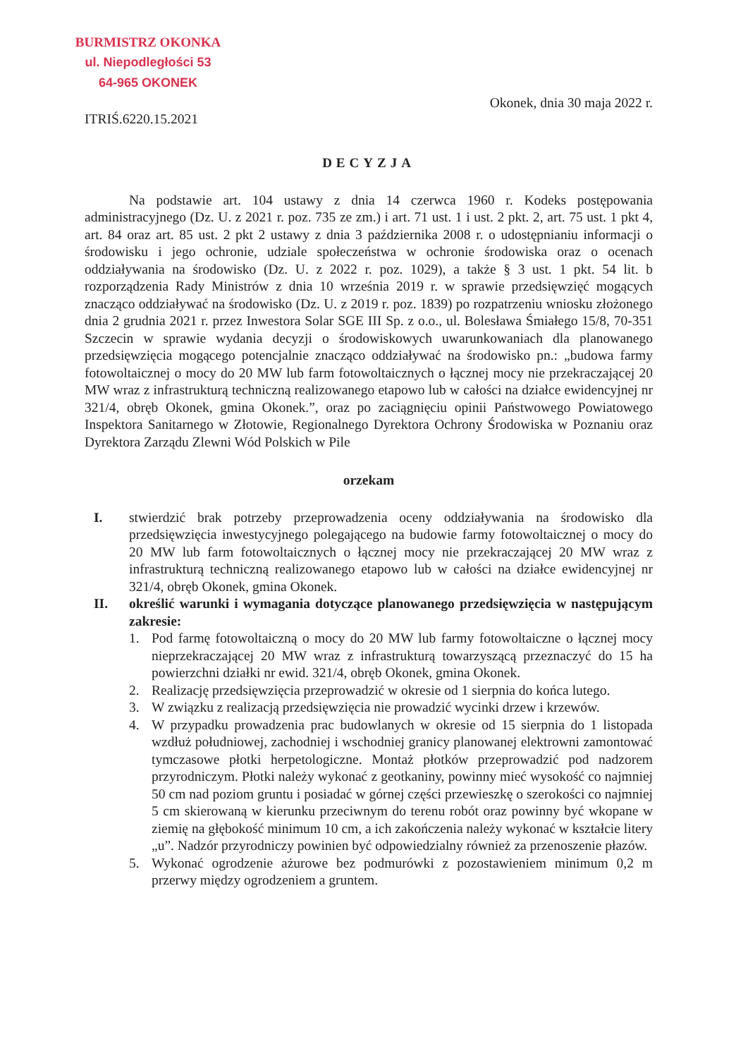BURMISTRZ OKONKA
ul. Niepodległości 53
64-965 OKONEK
Okonek, dnia 30 maja 2022 r.
ITRIŚ.6220.15.2021
DECYZJA
Na podstawie art. 104 ustawy z dnia 14 czerwca 1960 r. Kodeks postępowania administracyjnego (Dz. U. z 2021 r. poz. 735 ze zm.) i art. 71 ust. 1 i ust. 2 pkt. 2, art. 75 ust. 1 pkt 4, art. 84 oraz art. 85 ust. 2 pkt 2 ustawy z dnia 3 października 2008 r. o udostępnianiu informacji o środowisku i jego ochronie, udziale społeczeństwa w ochronie środowiska oraz o ocenach oddziaływania na środowisko (Dz. U. z 2022 r. poz. 1029), a także § 3 ust. 1 pkt. 54 lit. b rozporządzenia Rady Ministrów z dnia 10 września 2019 r. w sprawie przedsięwzięć mogących znacząco oddziaływać na środowisko (Dz. U. z 2019 r. poz. 1839) po rozpatrzeniu wniosku złożonego dnia 2 grudnia 2021 r. przez Inwestora Solar SGE III Sp. z o.o., ul. Bolesława Śmiałego 15/8, 70-351 Szczecin w sprawie wydania decyzji o środowiskowych uwarunkowaniach dla planowanego przedsięwzięcia mogącego potencjalnie znacząco oddziaływać na środowisko pn.: „budowa farmy fotowoltaicznej o mocy do 20 MW lub farm fotowoltaicznych o łącznej mocy nie przekraczającej 20 MW wraz z infrastrukturą techniczną realizowanego etapowo lub w całości na działce ewidencyjnej nr 321/4, obręb Okonek, gmina Okonek.”, oraz po zaciągnięciu opinii Państwowego Powiatowego Inspektora Sanitarnego w Złotowie, Regionalnego Dyrektora Ochrony Środowiska w Poznaniu oraz Dyrektora Zarządu Zlewni Wód Polskich w Pile
orzekam
I. stwierdzić brak potrzeby przeprowadzenia oceny oddziaływania na środowisko dla przedsięwzięcia inwestycyjnego polegającego na budowie farmy fotowoltaicznej o mocy do 20 MW lub farm fotowoltaicznych o łącznej mocy nie przekraczającej 20 MW wraz z infrastrukturą techniczną realizowanego etapowo lub w całości na działce ewidencyjnej nr 321/4, obręb Okonek, gmina Okonek.
II. określić warunki i wymagania dotyczące planowanego przedsięwzięcia w następującym zakresie:
1. Pod farmę fotowoltaiczną o mocy do 20 MW lub farmy fotowoltaiczne o łącznej mocy nieprzekraczającej 20 MW wraz z infrastrukturą towarzyszącą przeznaczyć do 15 ha powierzchni działki nr ewid. 321/4, obręb Okonek, gmina Okonek.
2. Realizację przedsięwzięcia przeprowadzić w okresie od 1 sierpnia do końca lutego.
3. W związku z realizacją przedsięwzięcia nie prowadzić wycinki drzew i krzewów.
4. W przypadku prowadzenia prac budowlanych w okresie od 15 sierpnia do 1 listopada wzdłuż południowej, zachodniej i wschodniej granicy planowanej elektrowni zamontować tymczasowe płotki herpetologiczne. Montaż płotków przeprowadzić pod nadzorem przyrodniczym. Płotki należy wykonać z geotkaniny, powinny mieć wysokość co najmniej 50 cm nad poziom gruntu i posiadać w górnej części przewieszkę o szerokości co najmniej 5 cm skierowaną w kierunku przeciwnym do terenu robót oraz powinny być wkopane w ziemię na głębokość minimum 10 cm, a ich zakończenia należy wykonać w kształcie litery „u”. Nadzór przyrodniczy powinien być odpowiedzialny również za przenoszenie płazów.
5. Wykonać ogrodzenie ażurowe bez podmurówki z pozostawieniem minimum 0,2 m przerwy między ogrodzeniem a gruntem.